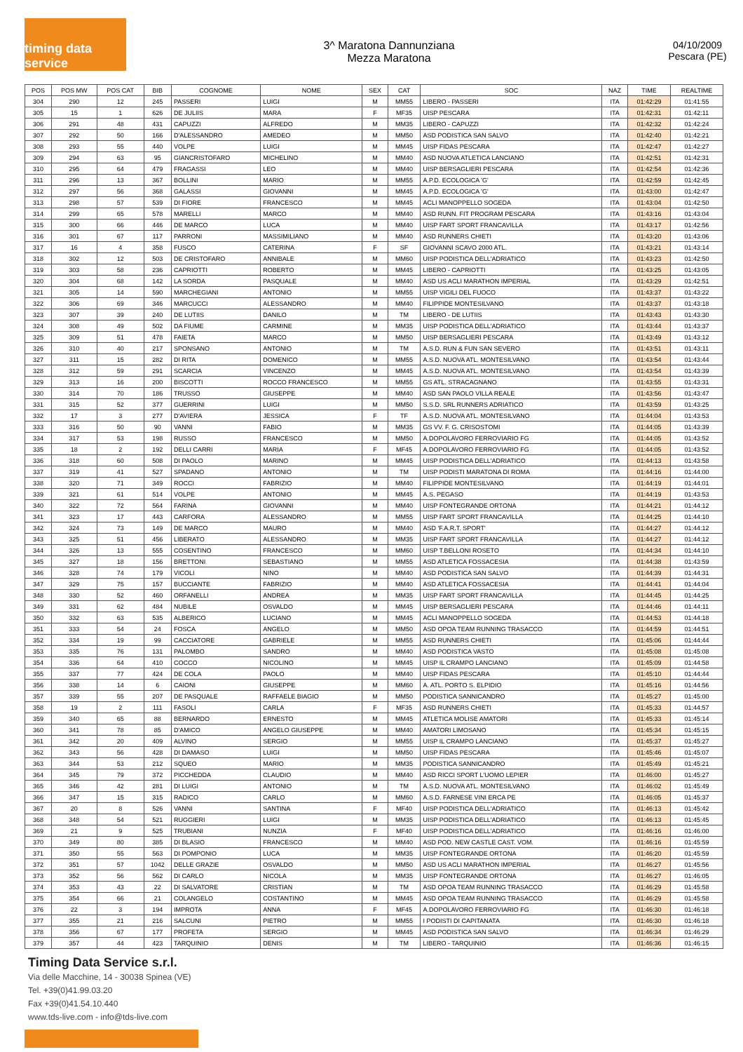timing data service
3^ Maratona Dannunziana
Mezza Maratona
04/10/2009
Pescara (PE)
| POS | POS MW | POS CAT | BIB | COGNOME | NOME | SEX | CAT | SOC | NAZ | TIME | REALTIME |
| --- | --- | --- | --- | --- | --- | --- | --- | --- | --- | --- | --- |
| 304 | 290 | 12 | 245 | PASSERI | LUIGI | M | MM55 | LIBERO - PASSERI | ITA | 01:42:29 | 01:41:55 |
| 305 | 15 | 1 | 626 | DE JULIIS | MARA | F | MF35 | UISP PESCARA | ITA | 01:42:31 | 01:42:11 |
| 306 | 291 | 48 | 431 | CAPUZZI | ALFREDO | M | MM35 | LIBERO - CAPUZZI | ITA | 01:42:32 | 01:42:24 |
| 307 | 292 | 50 | 166 | D'ALESSANDRO | AMEDEO | M | MM50 | ASD PODISTICA SAN SALVO | ITA | 01:42:40 | 01:42:21 |
| 308 | 293 | 55 | 440 | VOLPE | LUIGI | M | MM45 | UISP FIDAS PESCARA | ITA | 01:42:47 | 01:42:27 |
| 309 | 294 | 63 | 95 | GIANCRISTOFARO | MICHELINO | M | MM40 | ASD NUOVA ATLETICA LANCIANO | ITA | 01:42:51 | 01:42:31 |
| 310 | 295 | 64 | 479 | FRAGASSI | LEO | M | MM40 | UISP BERSAGLIERI PESCARA | ITA | 01:42:54 | 01:42:36 |
| 311 | 296 | 13 | 367 | BOLLINI | MARIO | M | MM55 | A.P.D. ECOLOGICA 'G' | ITA | 01:42:59 | 01:42:45 |
| 312 | 297 | 56 | 368 | GALASSI | GIOVANNI | M | MM45 | A.P.D. ECOLOGICA 'G' | ITA | 01:43:00 | 01:42:47 |
| 313 | 298 | 57 | 539 | DI FIORE | FRANCESCO | M | MM45 | ACLI MANOPPELLO SOGEDA | ITA | 01:43:04 | 01:42:50 |
| 314 | 299 | 65 | 578 | MARELLI | MARCO | M | MM40 | ASD RUNN. FIT PROGRAM PESCARA | ITA | 01:43:16 | 01:43:04 |
| 315 | 300 | 66 | 446 | DE MARCO | LUCA | M | MM40 | UISP FART SPORT FRANCAVILLA | ITA | 01:43:17 | 01:42:56 |
| 316 | 301 | 67 | 117 | PARRONI | MASSIMILIANO | M | MM40 | ASD RUNNERS CHIETI | ITA | 01:43:20 | 01:43:06 |
| 317 | 16 | 4 | 358 | FUSCO | CATERINA | F | SF | GIOVANNI SCAVO 2000 ATL. | ITA | 01:43:21 | 01:43:14 |
| 318 | 302 | 12 | 503 | DE CRISTOFARO | ANNIBALE | M | MM60 | UISP PODISTICA DELL'ADRIATICO | ITA | 01:43:23 | 01:42:50 |
| 319 | 303 | 58 | 236 | CAPRIOTTI | ROBERTO | M | MM45 | LIBERO - CAPRIOTTI | ITA | 01:43:25 | 01:43:05 |
| 320 | 304 | 68 | 142 | LA SORDA | PASQUALE | M | MM40 | ASD US ACLI MARATHON IMPERIAL | ITA | 01:43:29 | 01:42:51 |
| 321 | 305 | 14 | 590 | MARCHEGIANI | ANTONIO | M | MM55 | UISP VIGILI DEL FUOCO | ITA | 01:43:37 | 01:43:22 |
| 322 | 306 | 69 | 346 | MARCUCCI | ALESSANDRO | M | MM40 | FILIPPIDE MONTESILVANO | ITA | 01:43:37 | 01:43:18 |
| 323 | 307 | 39 | 240 | DE LUTIIS | DANILO | M | TM | LIBERO - DE LUTIIS | ITA | 01:43:43 | 01:43:30 |
| 324 | 308 | 49 | 502 | DA FIUME | CARMINE | M | MM35 | UISP PODISTICA DELL'ADRIATICO | ITA | 01:43:44 | 01:43:37 |
| 325 | 309 | 51 | 478 | FAIETA | MARCO | M | MM50 | UISP BERSAGLIERI PESCARA | ITA | 01:43:49 | 01:43:12 |
| 326 | 310 | 40 | 217 | SPONSANO | ANTONIO | M | TM | A.S.D. RUN & FUN SAN SEVERO | ITA | 01:43:51 | 01:43:11 |
| 327 | 311 | 15 | 282 | DI RITA | DOMENICO | M | MM55 | A.S.D. NUOVA ATL. MONTESILVANO | ITA | 01:43:54 | 01:43:44 |
| 328 | 312 | 59 | 291 | SCARCIA | VINCENZO | M | MM45 | A.S.D. NUOVA ATL. MONTESILVANO | ITA | 01:43:54 | 01:43:39 |
| 329 | 313 | 16 | 200 | BISCOTTI | ROCCO FRANCESCO | M | MM55 | GS ATL. STRACAGNANO | ITA | 01:43:55 | 01:43:31 |
| 330 | 314 | 70 | 186 | TRUSSO | GIUSEPPE | M | MM40 | ASD SAN PAOLO VILLA REALE | ITA | 01:43:56 | 01:43:47 |
| 331 | 315 | 52 | 377 | GUERRINI | LUIGI | M | MM50 | S.S.D. SRL RUNNERS ADRIATICO | ITA | 01:43:59 | 01:43:25 |
| 332 | 17 | 3 | 277 | D'AVIERA | JESSICA | F | TF | A.S.D. NUOVA ATL. MONTESILVANO | ITA | 01:44:04 | 01:43:53 |
| 333 | 316 | 50 | 90 | VANNI | FABIO | M | MM35 | GS VV. F. G. CRISOSTOMI | ITA | 01:44:05 | 01:43:39 |
| 334 | 317 | 53 | 198 | RUSSO | FRANCESCO | M | MM50 | A.DOPOLAVORO FERROVIARIO FG | ITA | 01:44:05 | 01:43:52 |
| 335 | 18 | 2 | 192 | DELLI CARRI | MARIA | F | MF45 | A.DOPOLAVORO FERROVIARIO FG | ITA | 01:44:05 | 01:43:52 |
| 336 | 318 | 60 | 508 | DI PAOLO | MARINO | M | MM45 | UISP PODISTICA DELL'ADRIATICO | ITA | 01:44:13 | 01:43:58 |
| 337 | 319 | 41 | 527 | SPADANO | ANTONIO | M | TM | UISP PODISTI MARATONA DI ROMA | ITA | 01:44:16 | 01:44:00 |
| 338 | 320 | 71 | 349 | ROCCI | FABRIZIO | M | MM40 | FILIPPIDE MONTESILVANO | ITA | 01:44:19 | 01:44:01 |
| 339 | 321 | 61 | 514 | VOLPE | ANTONIO | M | MM45 | A.S. PEGASO | ITA | 01:44:19 | 01:43:53 |
| 340 | 322 | 72 | 564 | FARINA | GIOVANNI | M | MM40 | UISP FONTEGRANDE ORTONA | ITA | 01:44:21 | 01:44:12 |
| 341 | 323 | 17 | 443 | CARFORA | ALESSANDRO | M | MM55 | UISP FART SPORT FRANCAVILLA | ITA | 01:44:25 | 01:44:10 |
| 342 | 324 | 73 | 149 | DE MARCO | MAURO | M | MM40 | ASD 'F.A.R.T. SPORT' | ITA | 01:44:27 | 01:44:12 |
| 343 | 325 | 51 | 456 | LIBERATO | ALESSANDRO | M | MM35 | UISP FART SPORT FRANCAVILLA | ITA | 01:44:27 | 01:44:12 |
| 344 | 326 | 13 | 555 | COSENTINO | FRANCESCO | M | MM60 | UISP T.BELLONI ROSETO | ITA | 01:44:34 | 01:44:10 |
| 345 | 327 | 18 | 156 | BRETTONI | SEBASTIANO | M | MM55 | ASD ATLETICA FOSSACESIA | ITA | 01:44:38 | 01:43:59 |
| 346 | 328 | 74 | 179 | VICOLI | NINO | M | MM40 | ASD PODISTICA SAN SALVO | ITA | 01:44:39 | 01:44:31 |
| 347 | 329 | 75 | 157 | BUCCIANTE | FABRIZIO | M | MM40 | ASD ATLETICA FOSSACESIA | ITA | 01:44:41 | 01:44:04 |
| 348 | 330 | 52 | 460 | ORFANELLI | ANDREA | M | MM35 | UISP FART SPORT FRANCAVILLA | ITA | 01:44:45 | 01:44:25 |
| 349 | 331 | 62 | 484 | NUBILE | OSVALDO | M | MM45 | UISP BERSAGLIERI PESCARA | ITA | 01:44:46 | 01:44:11 |
| 350 | 332 | 63 | 535 | ALBERICO | LUCIANO | M | MM45 | ACLI MANOPPELLO SOGEDA | ITA | 01:44:53 | 01:44:18 |
| 351 | 333 | 54 | 24 | FOSCA | ANGELO | M | MM50 | ASD OPOA TEAM RUNNING TRASACCO | ITA | 01:44:59 | 01:44:51 |
| 352 | 334 | 19 | 99 | CACCIATORE | GABRIELE | M | MM55 | ASD RUNNERS CHIETI | ITA | 01:45:06 | 01:44:44 |
| 353 | 335 | 76 | 131 | PALOMBO | SANDRO | M | MM40 | ASD PODISTICA VASTO | ITA | 01:45:08 | 01:45:08 |
| 354 | 336 | 64 | 410 | COCCO | NICOLINO | M | MM45 | UISP IL CRAMPO LANCIANO | ITA | 01:45:09 | 01:44:58 |
| 355 | 337 | 77 | 424 | DE COLA | PAOLO | M | MM40 | UISP FIDAS PESCARA | ITA | 01:45:10 | 01:44:44 |
| 356 | 338 | 14 | 6 | CAIONI | GIUSEPPE | M | MM60 | A. ATL. PORTO S. ELPIDIO | ITA | 01:45:16 | 01:44:56 |
| 357 | 339 | 55 | 207 | DE PASQUALE | RAFFAELE BIAGIO | M | MM50 | PODISTICA SANNICANDRO | ITA | 01:45:27 | 01:45:00 |
| 358 | 19 | 2 | 111 | FASOLI | CARLA | F | MF35 | ASD RUNNERS CHIETI | ITA | 01:45:33 | 01:44:57 |
| 359 | 340 | 65 | 88 | BERNARDO | ERNESTO | M | MM45 | ATLETICA MOLISE AMATORI | ITA | 01:45:33 | 01:45:14 |
| 360 | 341 | 78 | 85 | D'AMICO | ANGELO GIUSEPPE | M | MM40 | AMATORI LIMOSANO | ITA | 01:45:34 | 01:45:15 |
| 361 | 342 | 20 | 409 | ALVINO | SERGIO | M | MM55 | UISP IL CRAMPO LANCIANO | ITA | 01:45:37 | 01:45:27 |
| 362 | 343 | 56 | 428 | DI DAMASO | LUIGI | M | MM50 | UISP FIDAS PESCARA | ITA | 01:45:46 | 01:45:07 |
| 363 | 344 | 53 | 212 | SQUEO | MARIO | M | MM35 | PODISTICA SANNICANDRO | ITA | 01:45:49 | 01:45:21 |
| 364 | 345 | 79 | 372 | PICCHEDDA | CLAUDIO | M | MM40 | ASD RICCI SPORT L'UOMO LEPIER | ITA | 01:46:00 | 01:45:27 |
| 365 | 346 | 42 | 281 | DI LUIGI | ANTONIO | M | TM | A.S.D. NUOVA ATL. MONTESILVANO | ITA | 01:46:02 | 01:45:49 |
| 366 | 347 | 15 | 315 | RADICO | CARLO | M | MM60 | A.S.D. FARNESE VINI ERCA PE | ITA | 01:46:05 | 01:45:37 |
| 367 | 20 | 8 | 526 | VANNI | SANTINA | F | MF40 | UISP PODISTICA DELL'ADRIATICO | ITA | 01:46:13 | 01:45:42 |
| 368 | 348 | 54 | 521 | RUGGIERI | LUIGI | M | MM35 | UISP PODISTICA DELL'ADRIATICO | ITA | 01:46:13 | 01:45:45 |
| 369 | 21 | 9 | 525 | TRUBIANI | NUNZIA | F | MF40 | UISP PODISTICA DELL'ADRIATICO | ITA | 01:46:16 | 01:46:00 |
| 370 | 349 | 80 | 385 | DI BLASIO | FRANCESCO | M | MM40 | ASD POD. NEW CASTLE CAST. VOM. | ITA | 01:46:16 | 01:45:59 |
| 371 | 350 | 55 | 563 | DI POMPONIO | LUCA | M | MM35 | UISP FONTEGRANDE ORTONA | ITA | 01:46:20 | 01:45:59 |
| 372 | 351 | 57 | 1042 | DELLE GRAZIE | OSVALDO | M | MM50 | ASD US ACLI MARATHON IMPERIAL | ITA | 01:46:27 | 01:45:56 |
| 373 | 352 | 56 | 562 | DI CARLO | NICOLA | M | MM35 | UISP FONTEGRANDE ORTONA | ITA | 01:46:27 | 01:46:05 |
| 374 | 353 | 43 | 22 | DI SALVATORE | CRISTIAN | M | TM | ASD OPOA TEAM RUNNING TRASACCO | ITA | 01:46:29 | 01:45:58 |
| 375 | 354 | 66 | 21 | COLANGELO | COSTANTINO | M | MM45 | ASD OPOA TEAM RUNNING TRASACCO | ITA | 01:46:29 | 01:45:58 |
| 376 | 22 | 3 | 194 | IMPROTA | ANNA | F | MF45 | A.DOPOLAVORO FERROVIARIO FG | ITA | 01:46:30 | 01:46:18 |
| 377 | 355 | 21 | 216 | SALCUNI | PIETRO | M | MM55 | I PODISTI DI CAPITANATA | ITA | 01:46:30 | 01:46:18 |
| 378 | 356 | 67 | 177 | PROFETA | SERGIO | M | MM45 | ASD PODISTICA SAN SALVO | ITA | 01:46:34 | 01:46:29 |
| 379 | 357 | 44 | 423 | TARQUINIO | DENIS | M | TM | LIBERO - TARQUINIO | ITA | 01:46:36 | 01:46:15 |
Timing Data Service s.r.l.
Via delle Macchine, 14 - 30038 Spinea (VE)
Tel. +39(0)41.99.03.20
Fax +39(0)41.54.10.440
www.tds-live.com - info@tds-live.com